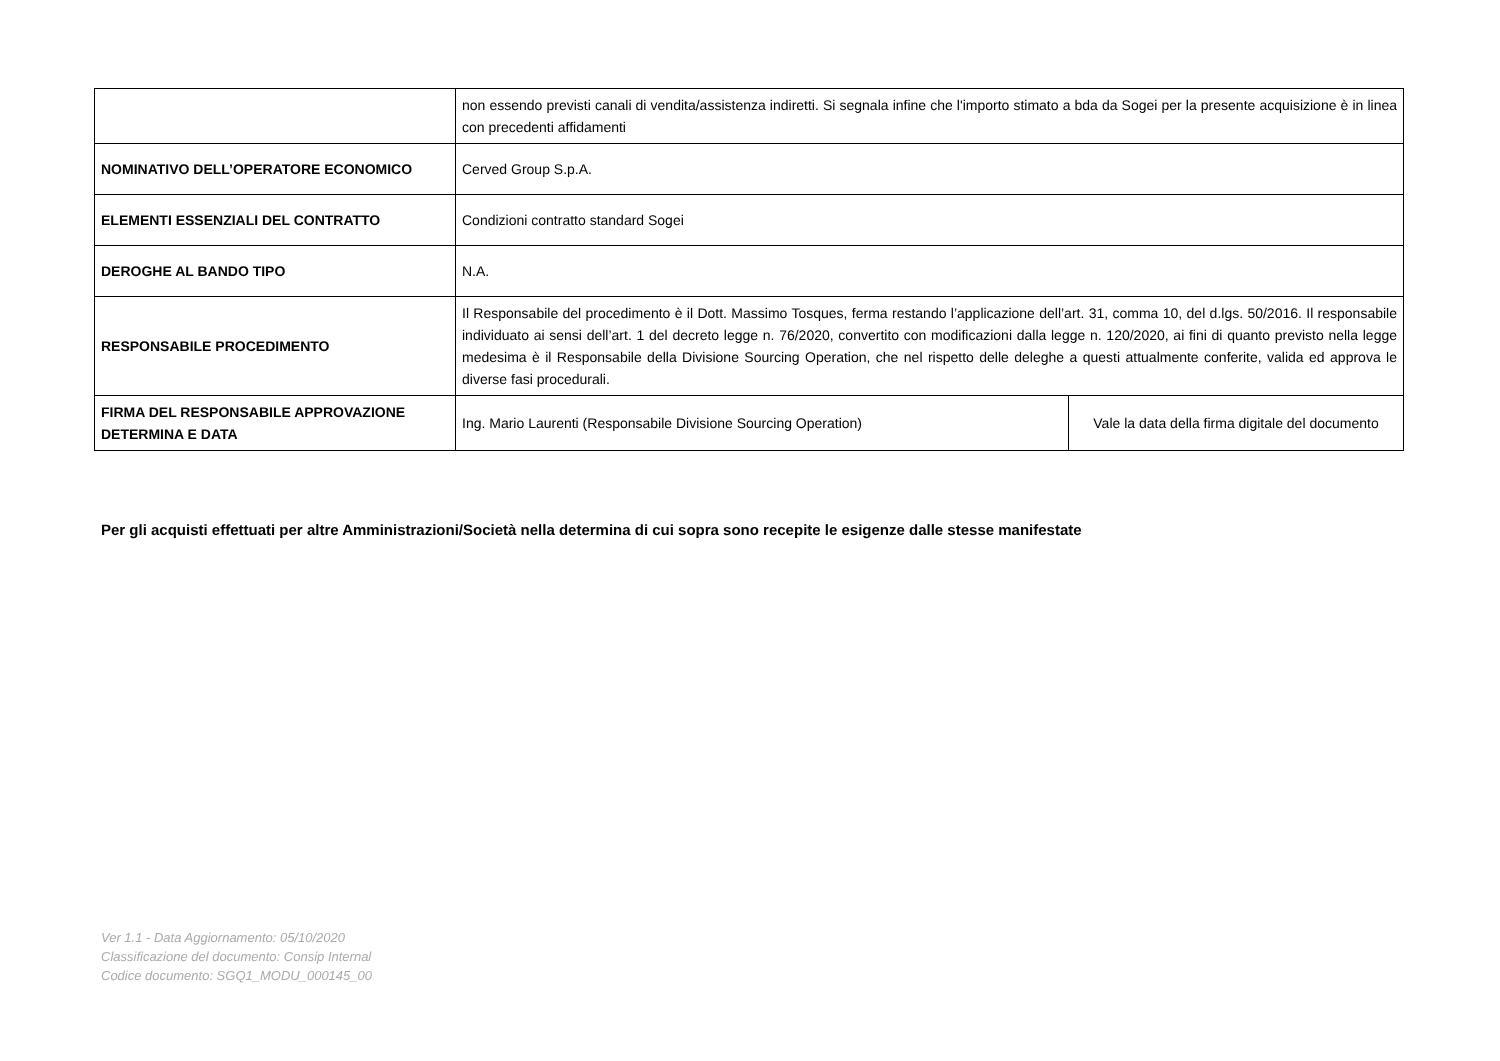| | non essendo previsti canali di vendita/assistenza indiretti. Si segnala infine che l'importo stimato a bda da Sogei per la presente acquisizione è in linea con precedenti affidamenti | |
| NOMINATIVO DELL’OPERATORE ECONOMICO | Cerved Group S.p.A. | |
| ELEMENTI ESSENZIALI DEL CONTRATTO | Condizioni contratto standard Sogei | |
| DEROGHE AL BANDO TIPO | N.A. | |
| RESPONSABILE PROCEDIMENTO | Il Responsabile del procedimento è il Dott. Massimo Tosques, ferma restando l’applicazione dell’art. 31, comma 10, del d.lgs. 50/2016. Il responsabile individuato ai sensi dell’art. 1 del decreto legge n. 76/2020, convertito con modificazioni dalla legge n. 120/2020, ai fini di quanto previsto nella legge medesima è il Responsabile della Divisione Sourcing Operation, che nel rispetto delle deleghe a questi attualmente conferite, valida ed approva le diverse fasi procedurali. | |
| FIRMA DEL RESPONSABILE APPROVAZIONE DETERMINA E DATA | Ing. Mario Laurenti (Responsabile Divisione Sourcing Operation) | Vale la data della firma digitale del documento |
Per gli acquisti effettuati per altre Amministrazioni/Società nella determina di cui sopra sono recepite le esigenze dalle stesse manifestate
Ver 1.1 - Data Aggiornamento: 05/10/2020
Classificazione del documento: Consip Internal
Codice documento: SGQ1_MODU_000145_00